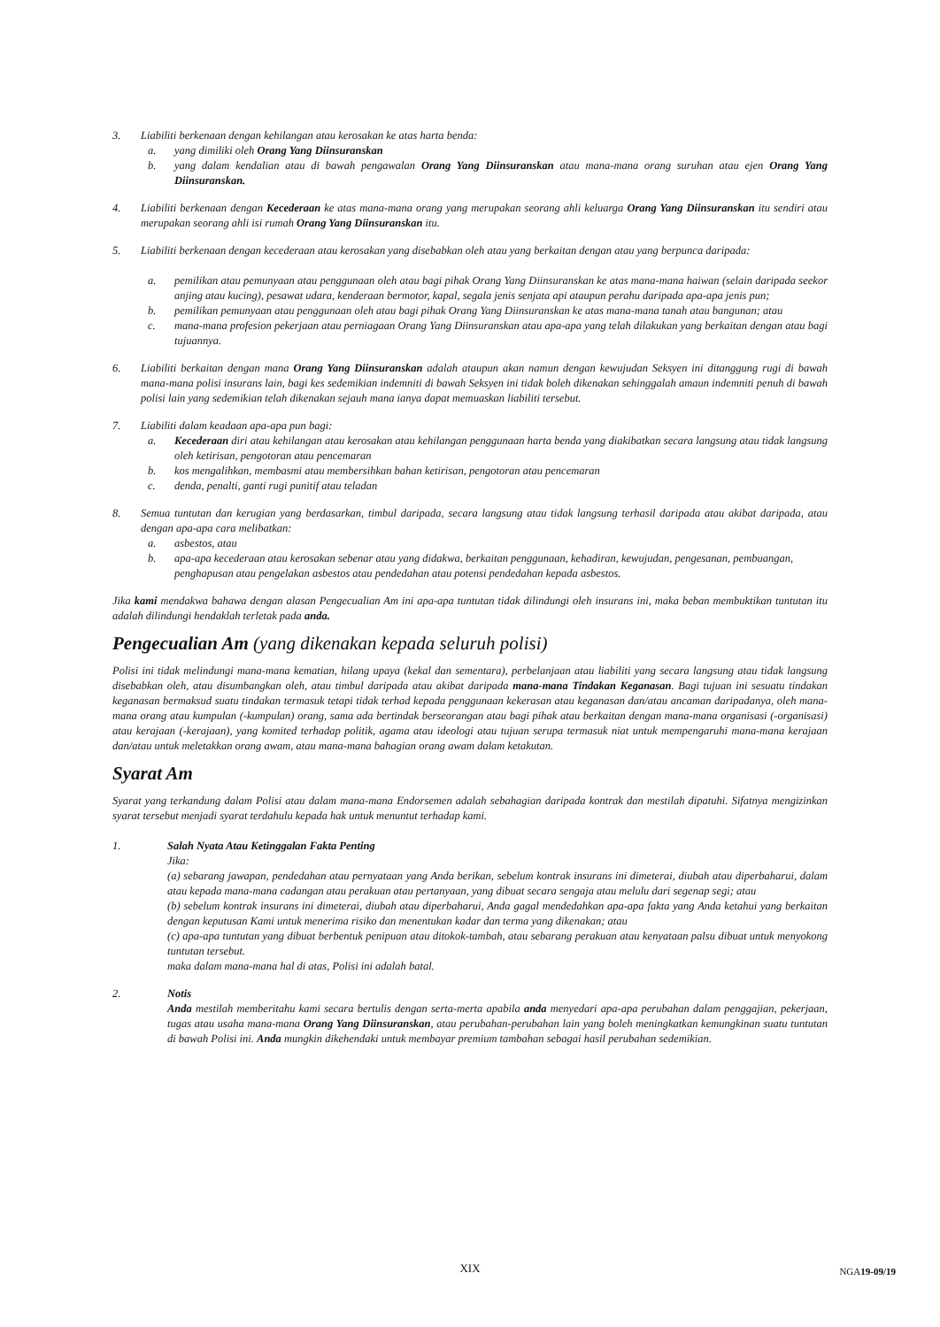3. Liabiliti berkenaan dengan kehilangan atau kerosakan ke atas harta benda:
a. yang dimiliki oleh Orang Yang Diinsuranskan
b. yang dalam kendalian atau di bawah pengawalan Orang Yang Diinsuranskan atau mana-mana orang suruhan atau ejen Orang Yang Diinsuranskan.
4. Liabiliti berkenaan dengan Kecederaan ke atas mana-mana orang yang merupakan seorang ahli keluarga Orang Yang Diinsuranskan itu sendiri atau merupakan seorang ahli isi rumah Orang Yang Diinsuranskan itu.
5. Liabiliti berkenaan dengan kecederaan atau kerosakan yang disebabkan oleh atau yang berkaitan dengan atau yang berpunca daripada:
a. pemilikan atau pemunyaan atau penggunaan oleh atau bagi pihak Orang Yang Diinsuranskan ke atas mana-mana haiwan (selain daripada seekor anjing atau kucing), pesawat udara, kenderaan bermotor, kapal, segala jenis senjata api ataupun perahu daripada apa-apa jenis pun;
b. pemilikan pemunyaan atau penggunaan oleh atau bagi pihak Orang Yang Diinsuranskan ke atas mana-mana tanah atau bangunan; atau
c. mana-mana profesion pekerjaan atau perniagaan Orang Yang Diinsuranskan atau apa-apa yang telah dilakukan yang berkaitan dengan atau bagi tujuannya.
6. Liabiliti berkaitan dengan mana Orang Yang Diinsuranskan adalah ataupun akan namun dengan kewujudan Seksyen ini ditanggung rugi di bawah mana-mana polisi insurans lain, bagi kes sedemikian indemniti di bawah Seksyen ini tidak boleh dikenakan sehinggalah amaun indemniti penuh di bawah polisi lain yang sedemikian telah dikenakan sejauh mana ianya dapat memuaskan liabiliti tersebut.
7. Liabiliti dalam keadaan apa-apa pun bagi:
a. Kecederaan diri atau kehilangan atau kerosakan atau kehilangan penggunaan harta benda yang diakibatkan secara langsung atau tidak langsung oleh ketirisan, pengotoran atau pencemaran
b. kos mengalihkan, membasmi atau membersihkan bahan ketirisan, pengotoran atau pencemaran
c. denda, penalti, ganti rugi punitif atau teladan
8. Semua tuntutan dan kerugian yang berdasarkan, timbul daripada, secara langsung atau tidak langsung terhasil daripada atau akibat daripada, atau dengan apa-apa cara melibatkan:
a. asbestos, atau
b. apa-apa kecederaan atau kerosakan sebenar atau yang didakwa, berkaitan penggunaan, kehadiran, kewujudan, pengesanan, pembuangan, penghapusan atau pengelakan asbestos atau pendedahan atau potensi pendedahan kepada asbestos.
Jika kami mendakwa bahawa dengan alasan Pengecualian Am ini apa-apa tuntutan tidak dilindungi oleh insurans ini, maka beban membuktikan tuntutan itu adalah dilindungi hendaklah terletak pada anda.
Pengecualian Am (yang dikenakan kepada seluruh polisi)
Polisi ini tidak melindungi mana-mana kematian, hilang upaya (kekal dan sementara), perbelanjaan atau liabiliti yang secara langsung atau tidak langsung disebabkan oleh, atau disumbangkan oleh, atau timbul daripada atau akibat daripada mana-mana Tindakan Keganasan. Bagi tujuan ini sesuatu tindakan keganasan bermaksud suatu tindakan termasuk tetapi tidak terhad kepada penggunaan kekerasan atau keganasan dan/atau ancaman daripadanya, oleh mana-mana orang atau kumpulan (-kumpulan) orang, sama ada bertindak berseorangan atau bagi pihak atau berkaitan dengan mana-mana organisasi (-organisasi) atau kerajaan (-kerajaan), yang komited terhadap politik, agama atau ideologi atau tujuan serupa termasuk niat untuk mempengaruhi mana-mana kerajaan dan/atau untuk meletakkan orang awam, atau mana-mana bahagian orang awam dalam ketakutan.
Syarat Am
Syarat yang terkandung dalam Polisi atau dalam mana-mana Endorsemen adalah sebahagian daripada kontrak dan mestilah dipatuhi. Sifatnya mengizinkan syarat tersebut menjadi syarat terdahulu kepada hak untuk menuntut terhadap kami.
1. Salah Nyata Atau Ketinggalan Fakta Penting
Jika:
(a) sebarang jawapan, pendedahan atau pernyataan yang Anda berikan, sebelum kontrak insurans ini dimeterai, diubah atau diperbaharui, dalam atau kepada mana-mana cadangan atau perakuan atau pertanyaan, yang dibuat secara sengaja atau melulu dari segenap segi; atau
(b) sebelum kontrak insurans ini dimeterai, diubah atau diperbaharui, Anda gagal mendedahkan apa-apa fakta yang Anda ketahui yang berkaitan dengan keputusan Kami untuk menerima risiko dan menentukan kadar dan terma yang dikenakan; atau
(c) apa-apa tuntutan yang dibuat berbentuk penipuan atau ditokok-tambah, atau sebarang perakuan atau kenyataan palsu dibuat untuk menyokong tuntutan tersebut.
maka dalam mana-mana hal di atas, Polisi ini adalah batal.
2. Notis
Anda mestilah memberitahu kami secara bertulis dengan serta-merta apabila anda menyedari apa-apa perubahan dalam penggajian, pekerjaan, tugas atau usaha mana-mana Orang Yang Diinsuranskan, atau perubahan-perubahan lain yang boleh meningkatkan kemungkinan suatu tuntutan di bawah Polisi ini. Anda mungkin dikehendaki untuk membayar premium tambahan sebagai hasil perubahan sedemikian.
XIX
NGA19-09/19